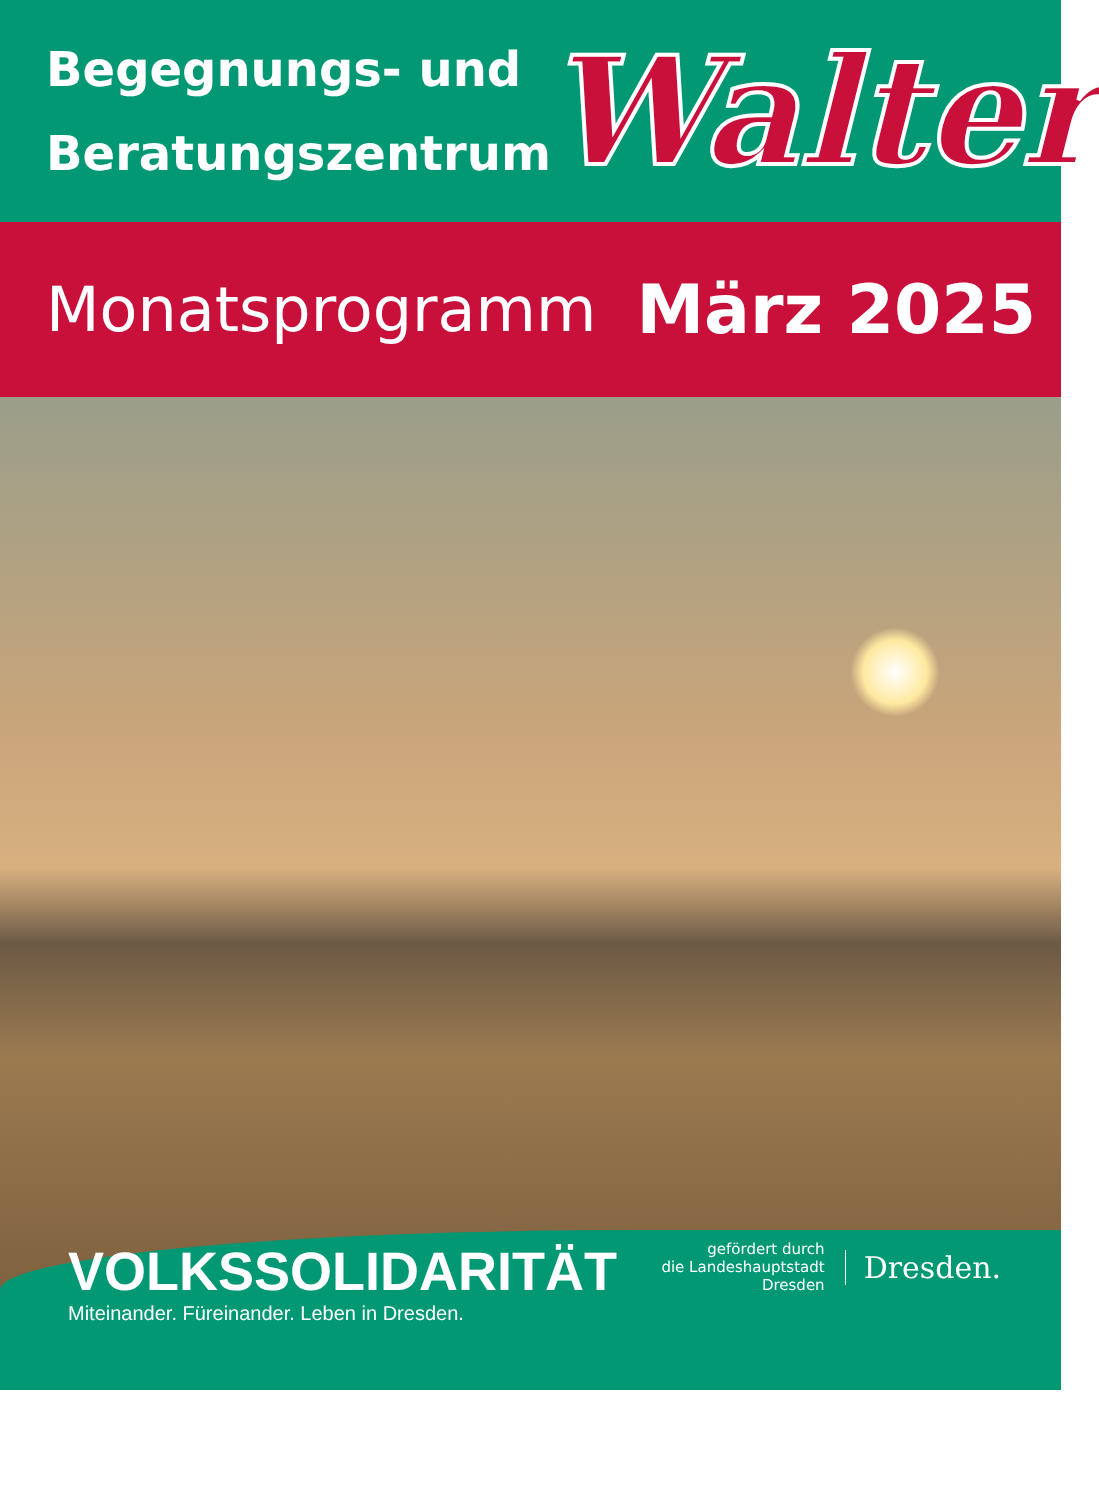Begegnungs- und Beratungszentrum
Walter
Monatsprogramm März 2025
VOLKSSOLIDARITÄT
Miteinander. Füreinander. Leben in Dresden.
gefördert durch
die Landeshauptstadt
Dresden
Dresden.